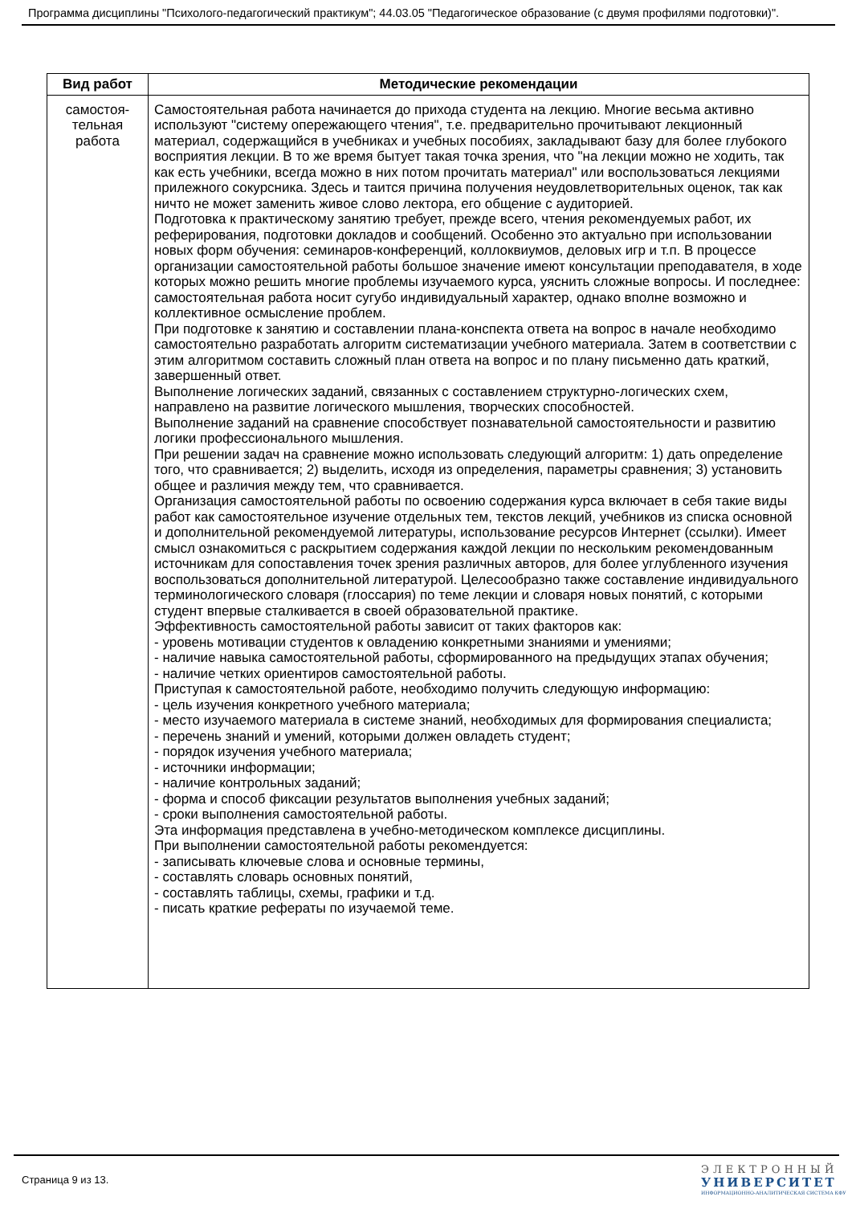Программа дисциплины "Психолого-педагогический практикум"; 44.03.05 "Педагогическое образование (с двумя профилями подготовки)".
| Вид работ | Методические рекомендации |
| --- | --- |
| самостоя- тельная работа | Самостоятельная работа начинается до прихода студента на лекцию. Многие весьма активно используют "систему опережающего чтения", т.е. предварительно прочитывают лекционный материал, содержащийся в учебниках и учебных пособиях, закладывают базу для более глубокого восприятия лекции. В то же время бытует такая точка зрения, что "на лекции можно не ходить, так как есть учебники, всегда можно в них потом прочитать материал" или воспользоваться лекциями прилежного сокурсника. Здесь и таится причина получения неудовлетворительных оценок, так как ничто не может заменить живое слово лектора, его общение с аудиторией. Подготовка к практическому занятию требует, прежде всего, чтения рекомендуемых работ, их реферирования, подготовки докладов и сообщений. Особенно это актуально при использовании новых форм обучения: семинаров-конференций, коллоквиумов, деловых игр и т.п. В процессе организации самостоятельной работы большое значение имеют консультации преподавателя, в ходе которых можно решить многие проблемы изучаемого курса, уяснить сложные вопросы. И последнее: самостоятельная работа носит сугубо индивидуальный характер, однако вполне возможно и коллективное осмысление проблем. При подготовке к занятию и составлении плана-конспекта ответа на вопрос в начале необходимо самостоятельно разработать алгоритм систематизации учебного материала. Затем в соответствии с этим алгоритмом составить сложный план ответа на вопрос и по плану письменно дать краткий, завершенный ответ. Выполнение логических заданий, связанных с составлением структурно-логических схем, направлено на развитие логического мышления, творческих способностей. Выполнение заданий на сравнение способствует познавательной самостоятельности и развитию логики профессионального мышления. При решении задач на сравнение можно использовать следующий алгоритм: 1) дать определение того, что сравнивается; 2) выделить, исходя из определения, параметры сравнения; 3) установить общее и различия между тем, что сравнивается. Организация самостоятельной работы по освоению содержания курса включает в себя такие виды работ как самостоятельное изучение отдельных тем, текстов лекций, учебников из списка основной и дополнительной рекомендуемой литературы, использование ресурсов Интернет (ссылки). Имеет смысл ознакомиться с раскрытием содержания каждой лекции по нескольким рекомендованным источникам для сопоставления точек зрения различных авторов, для более углубленного изучения воспользоваться дополнительной литературой. Целесообразно также составление индивидуального терминологического словаря (глоссария) по теме лекции и словаря новых понятий, с которыми студент впервые сталкивается в своей образовательной практике. Эффективность самостоятельной работы зависит от таких факторов как: - уровень мотивации студентов к овладению конкретными знаниями и умениями; - наличие навыка самостоятельной работы, сформированного на предыдущих этапах обучения; - наличие четких ориентиров самостоятельной работы. Приступая к самостоятельной работе, необходимо получить следующую информацию: - цель изучения конкретного учебного материала; - место изучаемого материала в системе знаний, необходимых для формирования специалиста; - перечень знаний и умений, которыми должен овладеть студент; - порядок изучения учебного материала; - источники информации; - наличие контрольных заданий; - форма и способ фиксации результатов выполнения учебных заданий; - сроки выполнения самостоятельной работы. Эта информация представлена в учебно-методическом комплексе дисциплины. При выполнении самостоятельной работы рекомендуется: - записывать ключевые слова и основные термины, - составлять словарь основных понятий, - составлять таблицы, схемы, графики и т.д. - писать краткие рефераты по изучаемой теме. |
Страница 9 из 13.
ЭЛЕКТРОННЫЙ
УНИВЕРСИТЕТ
ИНФОРМАЦИОННО-АНАЛИТИЧЕСКАЯ СИСТЕМА КФУ